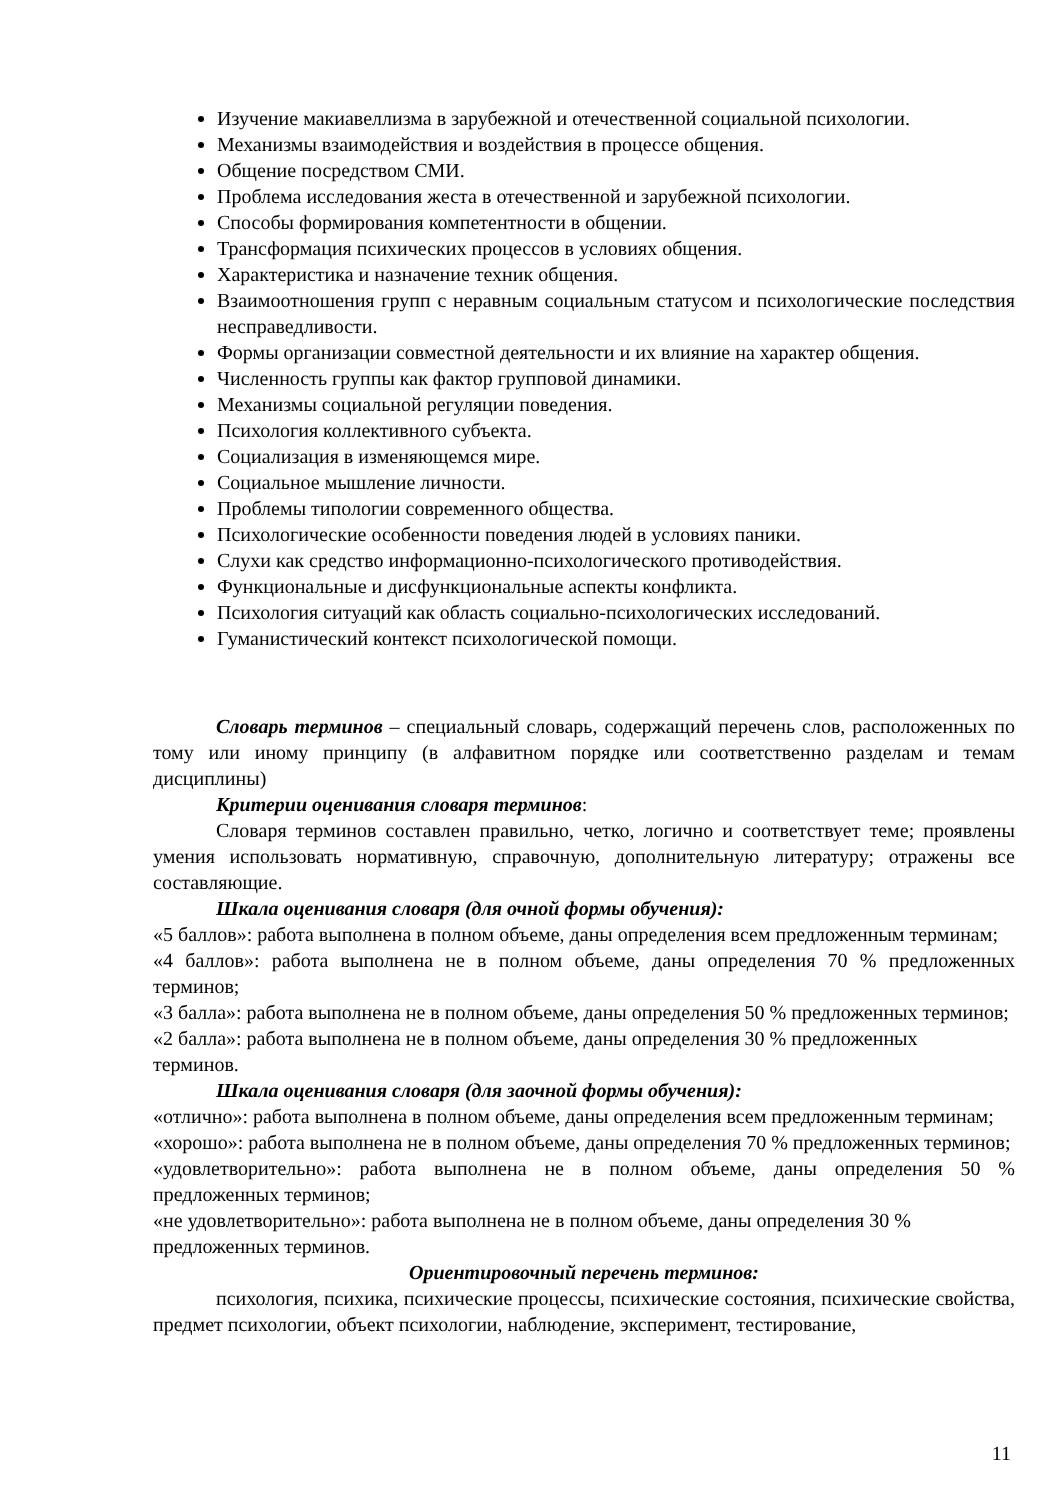Изучение макиавеллизма в зарубежной и отечественной социальной психологии.
Механизмы взаимодействия и воздействия в процессе общения.
Общение посредством СМИ.
Проблема исследования жеста в отечественной и зарубежной психологии.
Способы формирования компетентности в общении.
Трансформация психических процессов в условиях общения.
Характеристика и назначение техник общения.
Взаимоотношения групп с неравным социальным статусом и психологические последствия несправедливости.
Формы организации совместной деятельности и их влияние на характер общения.
Численность группы как фактор групповой динамики.
Механизмы социальной регуляции поведения.
Психология коллективного субъекта.
Социализация в изменяющемся мире.
Социальное мышление личности.
Проблемы типологии современного общества.
Психологические особенности поведения людей в условиях паники.
Слухи как средство информационно-психологического противодействия.
Функциональные и дисфункциональные аспекты конфликта.
Психология ситуаций как область социально-психологических исследований.
Гуманистический контекст психологической помощи.
Словарь терминов – специальный словарь, содержащий перечень слов, расположенных по тому или иному принципу (в алфавитном порядке или соответственно разделам и темам дисциплины)
Критерии оценивания словаря терминов:
Словаря терминов составлен правильно, четко, логично и соответствует теме; проявлены умения использовать нормативную, справочную, дополнительную литературу; отражены все составляющие.
Шкала оценивания словаря (для очной формы обучения):
«5 баллов»: работа выполнена в полном объеме, даны определения всем предложенным терминам;
«4 баллов»: работа выполнена не в полном объеме, даны определения 70 % предложенных терминов;
«3 балла»: работа выполнена не в полном объеме, даны определения 50 % предложенных терминов;
«2 балла»: работа выполнена не в полном объеме, даны определения 30 % предложенных
терминов.
Шкала оценивания словаря (для заочной формы обучения):
«отлично»: работа выполнена в полном объеме, даны определения всем предложенным терминам;
«хорошо»: работа выполнена не в полном объеме, даны определения 70 % предложенных терминов;
«удовлетворительно»: работа выполнена не в полном объеме, даны определения 50 % предложенных терминов;
«не удовлетворительно»: работа выполнена не в полном объеме, даны определения 30 %
предложенных терминов.
Ориентировочный перечень терминов:
психология, психика, психические процессы, психические состояния, психические свойства, предмет психологии, объект психологии, наблюдение, эксперимент, тестирование,
11